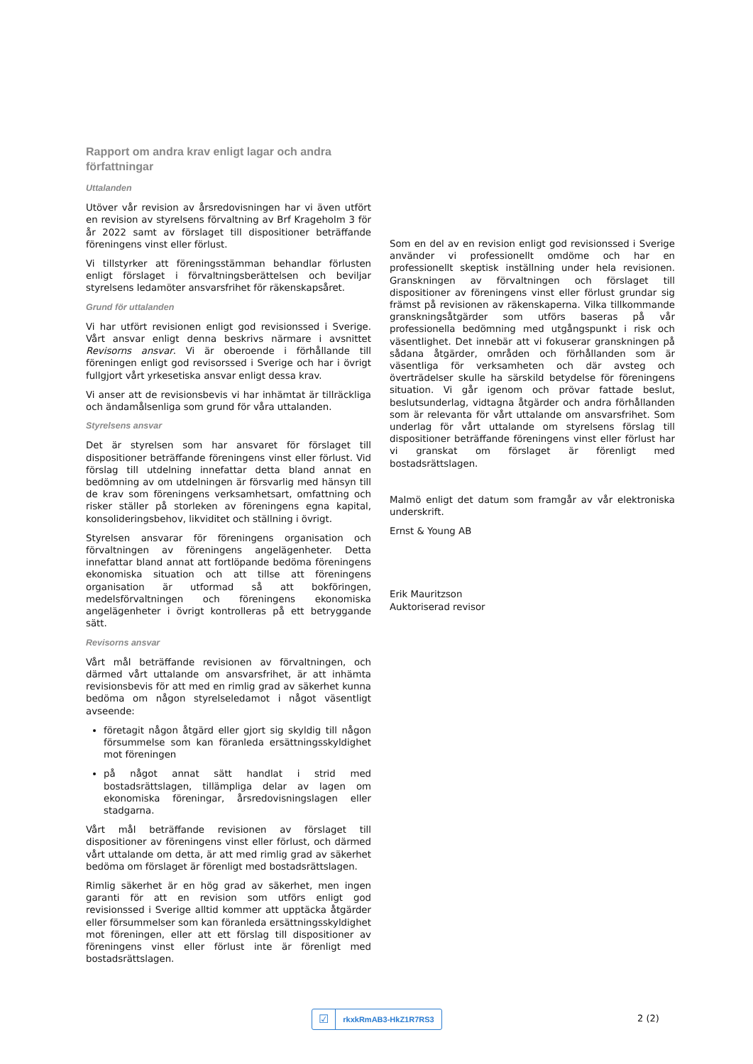Rapport om andra krav enligt lagar och andra författningar
Uttalanden
Utöver vår revision av årsredovisningen har vi även utfört en revision av styrelsens förvaltning av Brf Krageholm 3 för år 2022 samt av förslaget till dispositioner beträffande föreningens vinst eller förlust.
Vi tillstyrker att föreningsstämman behandlar förlusten enligt förslaget i förvaltningsberättelsen och beviljar styrelsens ledamöter ansvarsfrihet för räkenskapsåret.
Grund för uttalanden
Vi har utfört revisionen enligt god revisionssed i Sverige. Vårt ansvar enligt denna beskrivs närmare i avsnittet Revisorns ansvar. Vi är oberoende i förhållande till föreningen enligt god revisorssed i Sverige och har i övrigt fullgjort vårt yrkesetiska ansvar enligt dessa krav.
Vi anser att de revisionsbevis vi har inhämtat är tillräckliga och ändamålsenliga som grund för våra uttalanden.
Styrelsens ansvar
Det är styrelsen som har ansvaret för förslaget till dispositioner beträffande föreningens vinst eller förlust. Vid förslag till utdelning innefattar detta bland annat en bedömning av om utdelningen är försvarlig med hänsyn till de krav som föreningens verksamhetsart, omfattning och risker ställer på storleken av föreningens egna kapital, konsolideringsbehov, likviditet och ställning i övrigt.
Styrelsen ansvarar för föreningens organisation och förvaltningen av föreningens angelägenheter. Detta innefattar bland annat att fortlöpande bedöma föreningens ekonomiska situation och att tillse att föreningens organisation är utformad så att bokföringen, medelsförvaltningen och föreningens ekonomiska angelägenheter i övrigt kontrolleras på ett betryggande sätt.
Revisorns ansvar
Vårt mål beträffande revisionen av förvaltningen, och därmed vårt uttalande om ansvarsfrihet, är att inhämta revisionsbevis för att med en rimlig grad av säkerhet kunna bedöma om någon styrelseledamot i något väsentligt avseende:
företagit någon åtgärd eller gjort sig skyldig till någon försummelse som kan föranleda ersättningsskyldighet mot föreningen
på något annat sätt handlat i strid med bostadsrättslagen, tillämpliga delar av lagen om ekonomiska föreningar, årsredovisningslagen eller stadgarna.
Vårt mål beträffande revisionen av förslaget till dispositioner av föreningens vinst eller förlust, och därmed vårt uttalande om detta, är att med rimlig grad av säkerhet bedöma om förslaget är förenligt med bostadsrättslagen.
Rimlig säkerhet är en hög grad av säkerhet, men ingen garanti för att en revision som utförs enligt god revisionssed i Sverige alltid kommer att upptäcka åtgärder eller försummelser som kan föranleda ersättningsskyldighet mot föreningen, eller att ett förslag till dispositioner av föreningens vinst eller förlust inte är förenligt med bostadsrättslagen.
Som en del av en revision enligt god revisionssed i Sverige använder vi professionellt omdöme och har en professionellt skeptisk inställning under hela revisionen. Granskningen av förvaltningen och förslaget till dispositioner av föreningens vinst eller förlust grundar sig främst på revisionen av räkenskaperna. Vilka tillkommande granskningsåtgärder som utförs baseras på vår professionella bedömning med utgångspunkt i risk och väsentlighet. Det innebär att vi fokuserar granskningen på sådana åtgärder, områden och förhållanden som är väsentliga för verksamheten och där avsteg och överträdelser skulle ha särskild betydelse för föreningens situation. Vi går igenom och prövar fattade beslut, beslutsunderlag, vidtagna åtgärder och andra förhållanden som är relevanta för vårt uttalande om ansvarsfrihet. Som underlag för vårt uttalande om styrelsens förslag till dispositioner beträffande föreningens vinst eller förlust har vi granskat om förslaget är förenligt med bostadsrättslagen.
Malmö enligt det datum som framgår av vår elektroniska underskrift.
Ernst & Young AB
Erik Mauritzson
Auktoriserad revisor
☑
rkxkRmAB3-HkZ1R7RS3
2 (2)